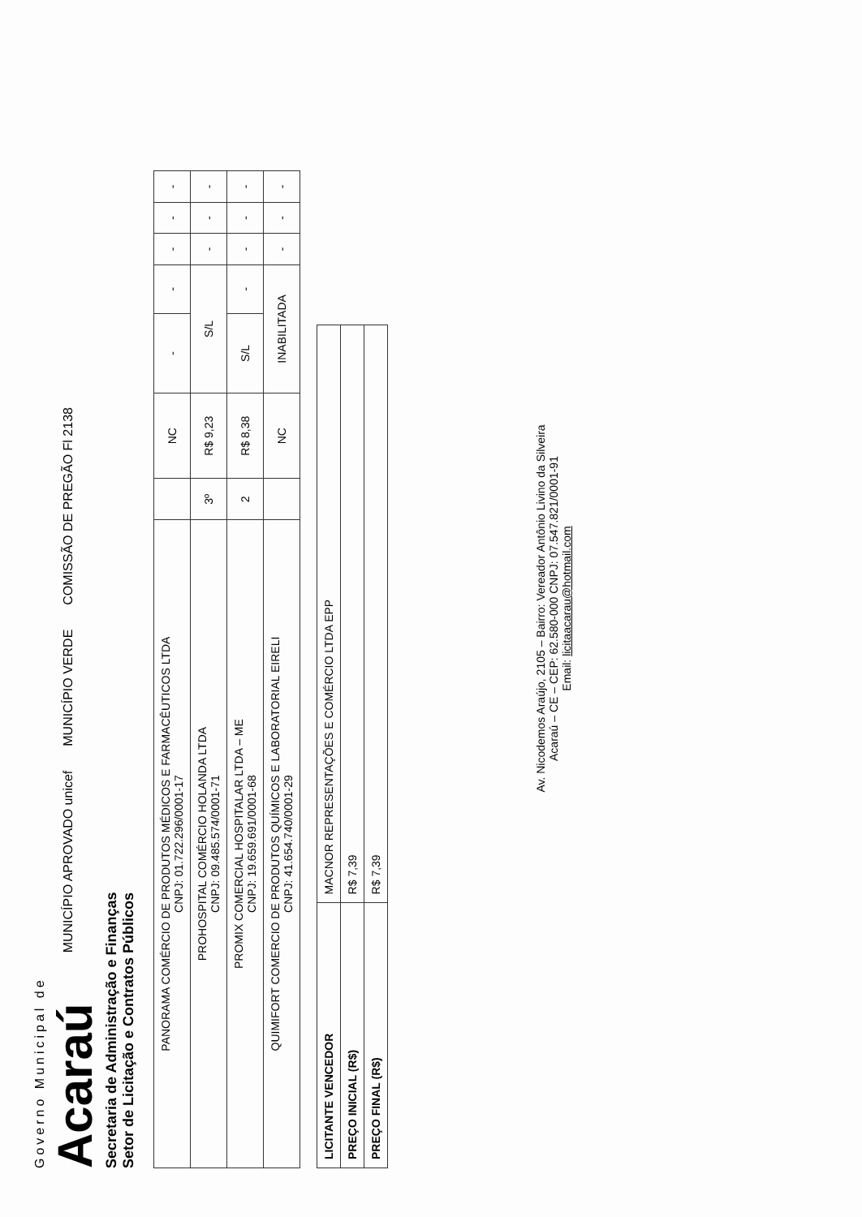Governo Municipal de
Acaraú
MUNICÍPIO APROVADO unicef
MUNICÍPIO VERDE
COMISSÃO DE PREGÃO Fl 2138
Secretaria de Administração e Finanças
Setor de Licitação e Contratos Públicos
| PANORAMA COMÉRCIO DE PRODUTOS MÉDICOS E FARMACÊUTICOS LTDA CNPJ: 01.722.296/0001-17 | | NC | - | - | - | - | - |
| PROHOSPITAL COMÉRCIO HOLANDA LTDA CNPJ: 09.485.574/0001-71 | 3º | R$ 9,23 | S/L | | - | - | - |
| PROMIX COMERCIAL HOSPITALAR LTDA – ME CNPJ: 19.659.691/0001-68 | 2 | R$ 8,38 | S/L | - | - | - | - |
| QUIMIFORT COMERCIO DE PRODUTOS QUÍMICOS E LABORATORIAL EIRELI CNPJ: 41.654.740/0001-29 | | NC | INABILITADA | | - | - | - |
| LICITANTE VENCEDOR | MACNOR REPRESENTAÇÕES E COMÉRCIO LTDA EPP |
| PREÇO INICIAL (R$) | R$ 7,39 |
| PREÇO FINAL (R$) | R$ 7,39 |
Av. Nicodemos Araújo, 2105 – Bairro: Vereador Antônio Livino da Silveira
Acaraú – CE – CEP: 62.580-000 CNPJ: 07.547.821/0001-91
Email: licitaacarau@hotmail.com